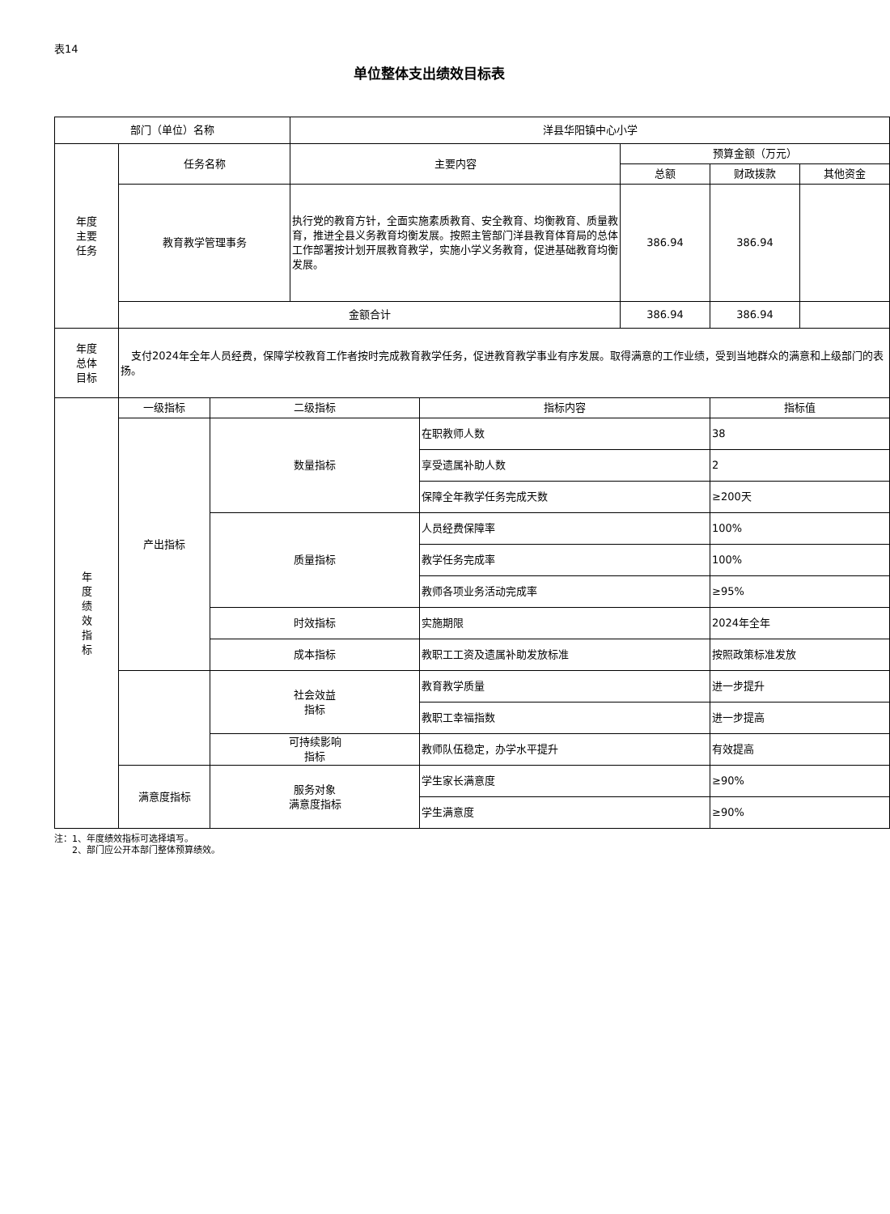表14
单位整体支出绩效目标表
| 部门（单位）名称 | | | 洋县华阳镇中心小学 | | | | |
| 年度 主要 任务 | 任务名称 | | 主要内容 | | 预算金额（万元） | | |
| | | | | | 总额 | 财政拨款 | 其他资金 |
| | 教育教学管理事务 | | 执行党的教育方针，全面实施素质教育、安全教育、均衡教育、质量教育，推进全县义务教育均衡发展。按照主管部门洋县教育体育局的总体工作部署按计划开展教育教学，实施小学义务教育，促进基础教育均衡发展。 | | 386.94 | 386.94 | |
| | 金额合计 | | | | 386.94 | 386.94 | |
| 年度 总体 目标 | 支付2024年全年人员经费，保障学校教育工作者按时完成教育教学任务，促进教育教学事业有序发展。取得满意的工作业绩，受到当地群众的满意和上级部门的表扬。 | | | | | | |
| 年 度 绩 效 指 标 | 一级指标 | 二级指标 | | 指标内容 | | 指标值 | |
| | 产出指标 | 数量指标 | | 在职教师人数 | | 38 | |
| | | | | 享受遗属补助人数 | | 2 | |
| | | | | 保障全年教学任务完成天数 | | ≥200天 | |
| | | 质量指标 | | 人员经费保障率 | | 100% | |
| | | | | 教学任务完成率 | | 100% | |
| | | | | 教师各项业务活动完成率 | | ≥95% | |
| | | 时效指标 | | 实施期限 | | 2024年全年 | |
| | | 成本指标 | | 教职工工资及遗属补助发放标准 | | 按照政策标准发放 | |
| | | 社会效益 指标 | | 教育教学质量 | | 进一步提升 | |
| | | | | 教职工幸福指数 | | 进一步提高 | |
| | | 可持续影响 指标 | | 教师队伍稳定，办学水平提升 | | 有效提高 | |
| | 满意度指标 | 服务对象 满意度指标 | | 学生家长满意度 | | ≥90% | |
| | | | | 学生满意度 | | ≥90% | |
注：1、年度绩效指标可选择填写。
　　2、部门应公开本部门整体预算绩效。